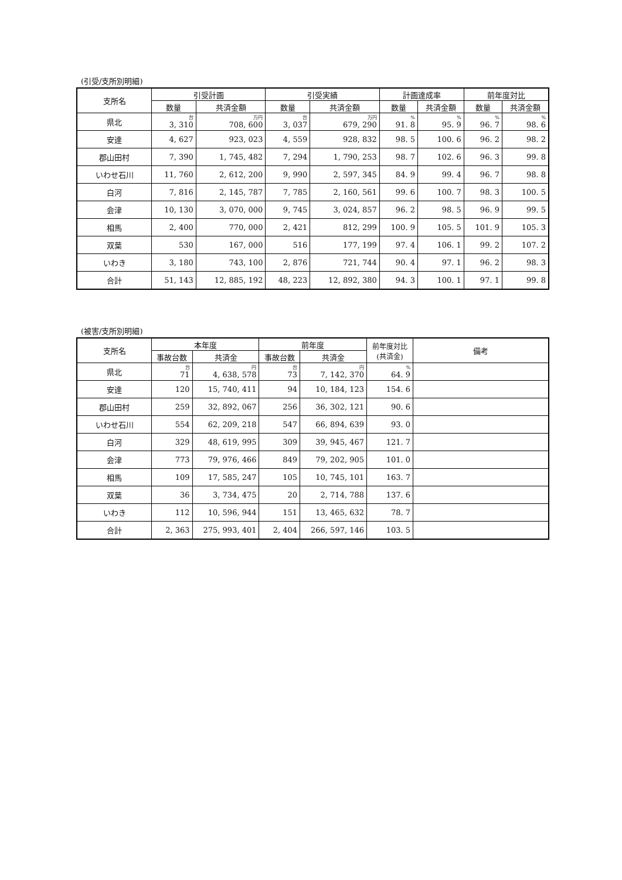(引受/支所別明細)
| 支所名 | 引受計画 | | 引受実績 | | 計画達成率 | | 前年度対比 | |
| --- | --- | --- | --- | --- | --- | --- | --- | --- |
| | 数量 | 共済金額 | 数量 | 共済金額 | 数量 | 共済金額 | 数量 | 共済金額 |
| 県北 | 台 3, 310 | 万円 708, 600 | 台 3, 037 | 万円 679, 290 | % 91. 8 | % 95. 9 | % 96. 7 | % 98. 6 |
| 安達 | 4, 627 | 923, 023 | 4, 559 | 928, 832 | 98. 5 | 100. 6 | 96. 2 | 98. 2 |
| 郡山田村 | 7, 390 | 1, 745, 482 | 7, 294 | 1, 790, 253 | 98. 7 | 102. 6 | 96. 3 | 99. 8 |
| いわせ石川 | 11, 760 | 2, 612, 200 | 9, 990 | 2, 597, 345 | 84. 9 | 99. 4 | 96. 7 | 98. 8 |
| 白河 | 7, 816 | 2, 145, 787 | 7, 785 | 2, 160, 561 | 99. 6 | 100. 7 | 98. 3 | 100. 5 |
| 会津 | 10, 130 | 3, 070, 000 | 9, 745 | 3, 024, 857 | 96. 2 | 98. 5 | 96. 9 | 99. 5 |
| 相馬 | 2, 400 | 770, 000 | 2, 421 | 812, 299 | 100. 9 | 105. 5 | 101. 9 | 105. 3 |
| 双葉 | 530 | 167, 000 | 516 | 177, 199 | 97. 4 | 106. 1 | 99. 2 | 107. 2 |
| いわき | 3, 180 | 743, 100 | 2, 876 | 721, 744 | 90. 4 | 97. 1 | 96. 2 | 98. 3 |
| 合計 | 51, 143 | 12, 885, 192 | 48, 223 | 12, 892, 380 | 94. 3 | 100. 1 | 97. 1 | 99. 8 |
(被害/支所別明細)
| 支所名 | 本年度 | | 前年度 | | 前年度対比 (共済金) | 備考 |
| --- | --- | --- | --- | --- | --- | --- |
| | 事故台数 | 共済金 | 事故台数 | 共済金 | | |
| 県北 | 台 71 | 円 4, 638, 578 | 台 73 | 円 7, 142, 370 | % 64. 9 | |
| 安達 | 120 | 15, 740, 411 | 94 | 10, 184, 123 | 154. 6 | |
| 郡山田村 | 259 | 32, 892, 067 | 256 | 36, 302, 121 | 90. 6 | |
| いわせ石川 | 554 | 62, 209, 218 | 547 | 66, 894, 639 | 93. 0 | |
| 白河 | 329 | 48, 619, 995 | 309 | 39, 945, 467 | 121. 7 | |
| 会津 | 773 | 79, 976, 466 | 849 | 79, 202, 905 | 101. 0 | |
| 相馬 | 109 | 17, 585, 247 | 105 | 10, 745, 101 | 163. 7 | |
| 双葉 | 36 | 3, 734, 475 | 20 | 2, 714, 788 | 137. 6 | |
| いわき | 112 | 10, 596, 944 | 151 | 13, 465, 632 | 78. 7 | |
| 合計 | 2, 363 | 275, 993, 401 | 2, 404 | 266, 597, 146 | 103. 5 | |